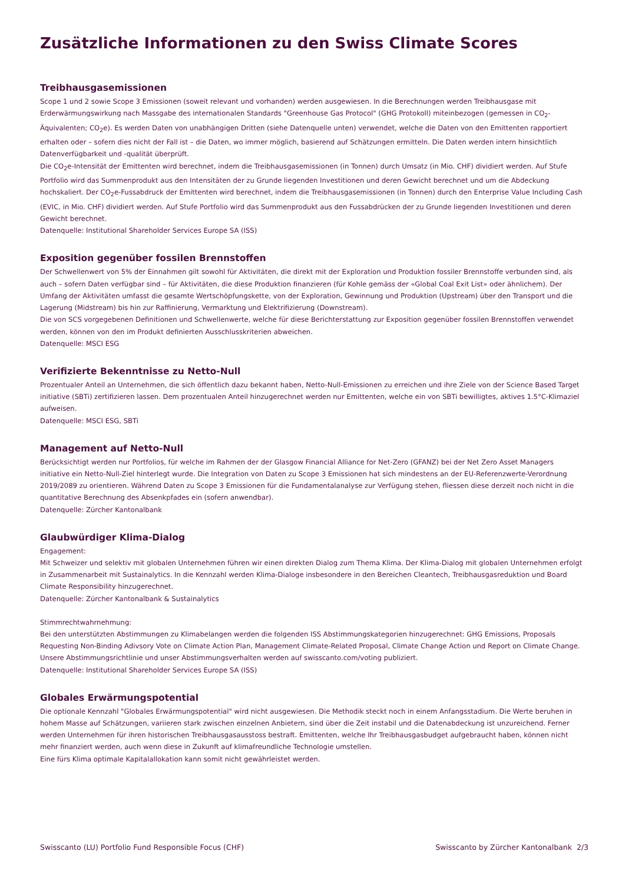Zusätzliche Informationen zu den Swiss Climate Scores
Treibhausgasemissionen
Scope 1 und 2 sowie Scope 3 Emissionen (soweit relevant und vorhanden) werden ausgewiesen. In die Berechnungen werden Treibhausgase mit Erderwärmungswirkung nach Massgabe des internationalen Standards "Greenhouse Gas Protocol" (GHG Protokoll) miteinbezogen (gemessen in CO<sub>2</sub>-Äquivalenten; CO<sub>2</sub>e). Es werden Daten von unabhängigen Dritten (siehe Datenquelle unten) verwendet, welche die Daten von den Emittenten rapportiert erhalten oder – sofern dies nicht der Fall ist – die Daten, wo immer möglich, basierend auf Schätzungen ermitteln. Die Daten werden intern hinsichtlich Datenverfügbarkeit und -qualität überprüft.
Die CO<sub>2</sub>e-Intensität der Emittenten wird berechnet, indem die Treibhausgasemissionen (in Tonnen) durch Umsatz (in Mio. CHF) dividiert werden. Auf Stufe Portfolio wird das Summenprodukt aus den Intensitäten der zu Grunde liegenden Investitionen und deren Gewicht berechnet und um die Abdeckung hochskaliert. Der CO<sub>2</sub>e-Fussabdruck der Emittenten wird berechnet, indem die Treibhausgasemissionen (in Tonnen) durch den Enterprise Value Including Cash (EVIC, in Mio. CHF) dividiert werden. Auf Stufe Portfolio wird das Summenprodukt aus den Fussabdrücken der zu Grunde liegenden Investitionen und deren Gewicht berechnet.
Datenquelle: Institutional Shareholder Services Europe SA (ISS)
Exposition gegenüber fossilen Brennstoffen
Der Schwellenwert von 5% der Einnahmen gilt sowohl für Aktivitäten, die direkt mit der Exploration und Produktion fossiler Brennstoffe verbunden sind, als auch – sofern Daten verfügbar sind – für Aktivitäten, die diese Produktion finanzieren (für Kohle gemäss der «Global Coal Exit List» oder ähnlichem). Der Umfang der Aktivitäten umfasst die gesamte Wertschöpfungskette, von der Exploration, Gewinnung und Produktion (Upstream) über den Transport und die Lagerung (Midstream) bis hin zur Raffinierung, Vermarktung und Elektrifizierung (Downstream).
Die von SCS vorgegebenen Definitionen und Schwellenwerte, welche für diese Berichterstattung zur Exposition gegenüber fossilen Brennstoffen verwendet werden, können von den im Produkt definierten Ausschlusskriterien abweichen.
Datenquelle: MSCI ESG
Verifizierte Bekenntnisse zu Netto-Null
Prozentualer Anteil an Unternehmen, die sich öffentlich dazu bekannt haben, Netto-Null-Emissionen zu erreichen und ihre Ziele von der Science Based Target initiative (SBTi) zertifizieren lassen. Dem prozentualen Anteil hinzugerechnet werden nur Emittenten, welche ein von SBTi bewilligtes, aktives 1.5°C-Klimaziel aufweisen.
Datenquelle: MSCI ESG, SBTi
Management auf Netto-Null
Berücksichtigt werden nur Portfolios, für welche im Rahmen der der Glasgow Financial Alliance for Net-Zero (GFANZ) bei der Net Zero Asset Managers initiative ein Netto-Null-Ziel hinterlegt wurde. Die Integration von Daten zu Scope 3 Emissionen hat sich mindestens an der EU-Referenzwerte-Verordnung 2019/2089 zu orientieren. Während Daten zu Scope 3 Emissionen für die Fundamentalanalyse zur Verfügung stehen, fliessen diese derzeit noch nicht in die quantitative Berechnung des Absenkpfades ein (sofern anwendbar).
Datenquelle: Zürcher Kantonalbank
Glaubwürdiger Klima-Dialog
Engagement:
Mit Schweizer und selektiv mit globalen Unternehmen führen wir einen direkten Dialog zum Thema Klima. Der Klima-Dialog mit globalen Unternehmen erfolgt in Zusammenarbeit mit Sustainalytics. In die Kennzahl werden Klima-Dialoge insbesondere in den Bereichen Cleantech, Treibhausgasreduktion und Board Climate Responsibility hinzugerechnet.
Datenquelle: Zürcher Kantonalbank & Sustainalytics
Stimmrechtwahrnehmung:
Bei den unterstützten Abstimmungen zu Klimabelangen werden die folgenden ISS Abstimmungskategorien hinzugerechnet: GHG Emissions, Proposals Requesting Non-Binding Adivsory Vote on Climate Action Plan, Management Climate-Related Proposal, Climate Change Action und Report on Climate Change. Unsere Abstimmungsrichtlinie und unser Abstimmungsverhalten werden auf swisscanto.com/voting publiziert.
Datenquelle: Institutional Shareholder Services Europe SA (ISS)
Globales Erwärmungspotential
Die optionale Kennzahl "Globales Erwärmungspotential" wird nicht ausgewiesen. Die Methodik steckt noch in einem Anfangsstadium. Die Werte beruhen in hohem Masse auf Schätzungen, variieren stark zwischen einzelnen Anbietern, sind über die Zeit instabil und die Datenabdeckung ist unzureichend. Ferner werden Unternehmen für ihren historischen Treibhausgasausstoss bestraft. Emittenten, welche Ihr Treibhausgasbudget aufgebraucht haben, können nicht mehr finanziert werden, auch wenn diese in Zukunft auf klimafreundliche Technologie umstellen.
Eine fürs Klima optimale Kapitalallokation kann somit nicht gewährleistet werden.
Swisscanto (LU) Portfolio Fund Responsible Focus (CHF) Swisscanto by Zürcher Kantonalbank 2/3